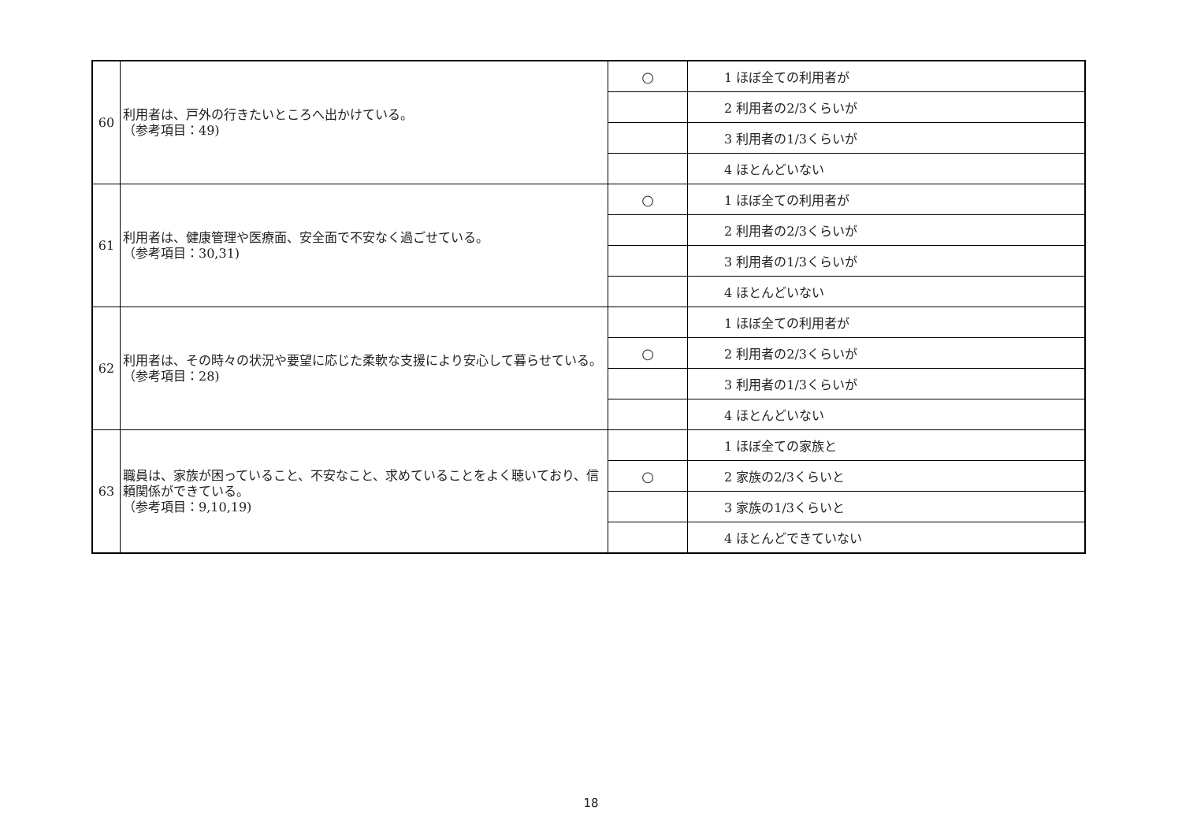| 60 | 利用者は、戸外の行きたいところへ出かけている。 （参考項目：49) | ○ | 1 ほぼ全ての利用者が |
| | | | 2 利用者の2/3くらいが |
| | | | 3 利用者の1/3くらいが |
| | | | 4 ほとんどいない |
| 61 | 利用者は、健康管理や医療面、安全面で不安なく過ごせている。 （参考項目：30,31) | ○ | 1 ほぼ全ての利用者が |
| | | | 2 利用者の2/3くらいが |
| | | | 3 利用者の1/3くらいが |
| | | | 4 ほとんどいない |
| 62 | 利用者は、その時々の状況や要望に応じた柔軟な支援により安心して暮らせている。 （参考項目：28) | | 1 ほぼ全ての利用者が |
| | | ○ | 2 利用者の2/3くらいが |
| | | | 3 利用者の1/3くらいが |
| | | | 4 ほとんどいない |
| 63 | 職員は、家族が困っていること、不安なこと、求めていることをよく聴いており、信頼関係ができている。 （参考項目：9,10,19) | | 1 ほぼ全ての家族と |
| | | ○ | 2 家族の2/3くらいと |
| | | | 3 家族の1/3くらいと |
| | | | 4 ほとんどできていない |
18